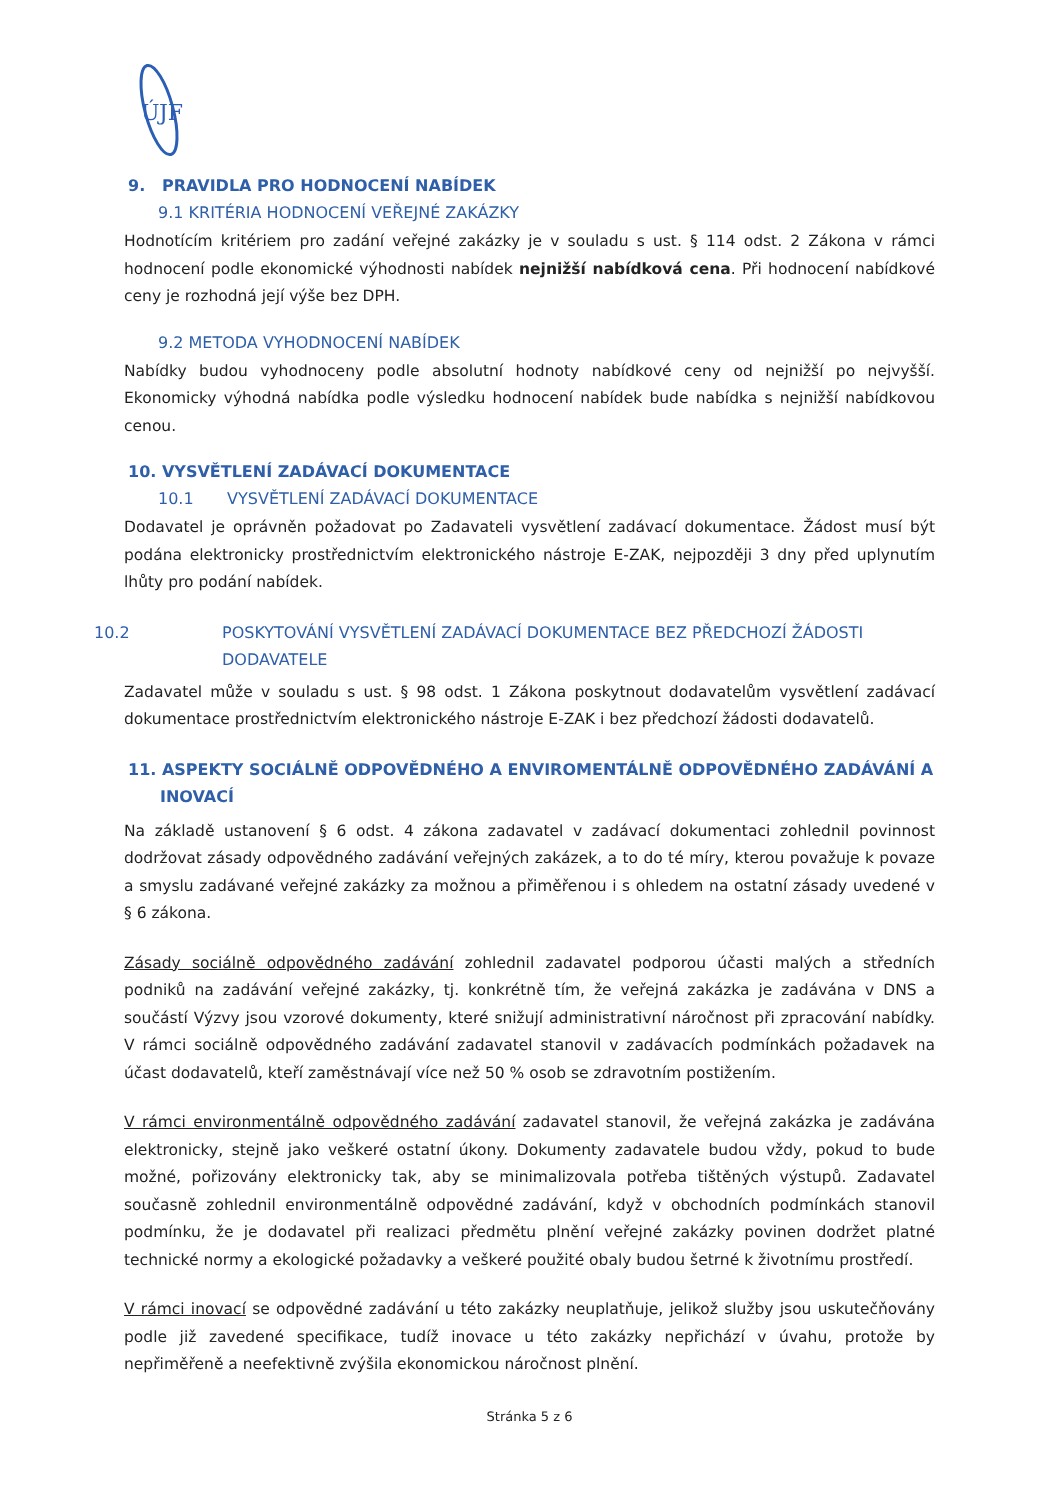ÚJF
9. PRAVIDLA PRO HODNOCENÍ NABÍDEK
9.1 KRITÉRIA HODNOCENÍ VEŘEJNÉ ZAKÁZKY
Hodnotícím kritériem pro zadání veřejné zakázky je v souladu s ust. § 114 odst. 2 Zákona v rámci hodnocení podle ekonomické výhodnosti nabídek nejnižší nabídková cena. Při hodnocení nabídkové ceny je rozhodná její výše bez DPH.
9.2 METODA VYHODNOCENÍ NABÍDEK
Nabídky budou vyhodnoceny podle absolutní hodnoty nabídkové ceny od nejnižší po nejvyšší. Ekonomicky výhodná nabídka podle výsledku hodnocení nabídek bude nabídka s nejnižší nabídkovou cenou.
10. VYSVĚTLENÍ ZADÁVACÍ DOKUMENTACE
10.1 VYSVĚTLENÍ ZADÁVACÍ DOKUMENTACE
Dodavatel je oprávněn požadovat po Zadavateli vysvětlení zadávací dokumentace. Žádost musí být podána elektronicky prostřednictvím elektronického nástroje E-ZAK, nejpozději 3 dny před uplynutím lhůty pro podání nabídek.
10.2 POSKYTOVÁNÍ VYSVĚTLENÍ ZADÁVACÍ DOKUMENTACE BEZ PŘEDCHOZÍ ŽÁDOSTI DODAVATELE
Zadavatel může v souladu s ust. § 98 odst. 1 Zákona poskytnout dodavatelům vysvětlení zadávací dokumentace prostřednictvím elektronického nástroje E-ZAK i bez předchozí žádosti dodavatelů.
11. ASPEKTY SOCIÁLNĚ ODPOVĚDNÉHO A ENVIROMENTÁLNĚ ODPOVĚDNÉHO ZADÁVÁNÍ A INOVACÍ
Na základě ustanovení § 6 odst. 4 zákona zadavatel v zadávací dokumentaci zohlednil povinnost dodržovat zásady odpovědného zadávání veřejných zakázek, a to do té míry, kterou považuje k povaze a smyslu zadávané veřejné zakázky za možnou a přiměřenou i s ohledem na ostatní zásady uvedené v § 6 zákona.
Zásady sociálně odpovědného zadávání zohlednil zadavatel podporou účasti malých a středních podniků na zadávání veřejné zakázky, tj. konkrétně tím, že veřejná zakázka je zadávána v DNS a součástí Výzvy jsou vzorové dokumenty, které snižují administrativní náročnost při zpracování nabídky. V rámci sociálně odpovědného zadávání zadavatel stanovil v zadávacích podmínkách požadavek na účast dodavatelů, kteří zaměstnávají více než 50 % osob se zdravotním postižením.
V rámci environmentálně odpovědného zadávání zadavatel stanovil, že veřejná zakázka je zadávána elektronicky, stejně jako veškeré ostatní úkony. Dokumenty zadavatele budou vždy, pokud to bude možné, pořizovány elektronicky tak, aby se minimalizovala potřeba tištěných výstupů. Zadavatel současně zohlednil environmentálně odpovědné zadávání, když v obchodních podmínkách stanovil podmínku, že je dodavatel při realizaci předmětu plnění veřejné zakázky povinen dodržet platné technické normy a ekologické požadavky a veškeré použité obaly budou šetrné k životnímu prostředí.
V rámci inovací se odpovědné zadávání u této zakázky neuplatňuje, jelikož služby jsou uskutečňovány podle již zavedené specifikace, tudíž inovace u této zakázky nepřichází v úvahu, protože by nepřiměřeně a neefektivně zvýšila ekonomickou náročnost plnění.
Stránka 5 z 6